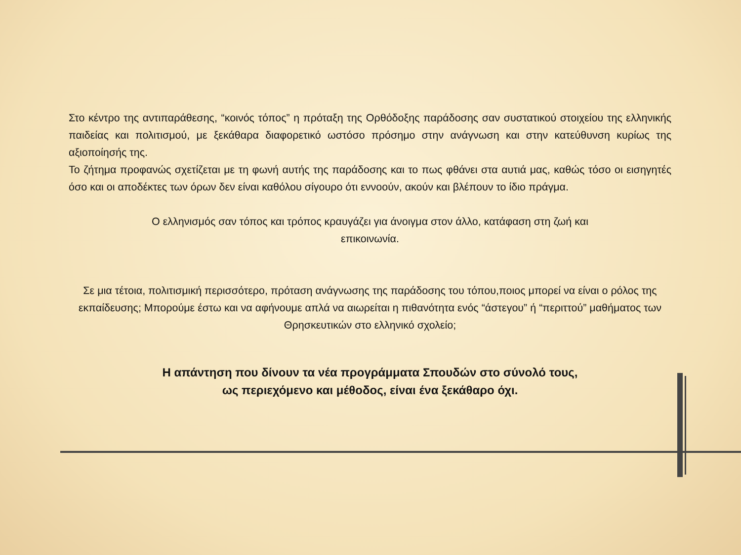Στο κέντρο της αντιπαράθεσης, “κοινός τόπος” η πρόταξη της Ορθόδοξης παράδοσης σαν συστατικού στοιχείου της ελληνικής παιδείας και πολιτισμού, με ξεκάθαρα διαφορετικό ωστόσο πρόσημο στην ανάγνωση και στην κατεύθυνση κυρίως της αξιοποίησής της.
Το ζήτημα προφανώς σχετίζεται με τη φωνή αυτής της παράδοσης και το πως φθάνει στα αυτιά μας, καθώς τόσο οι εισηγητές όσο και οι αποδέκτες των όρων δεν είναι καθόλου σίγουρο ότι εννοούν, ακούν και βλέπουν το ίδιο πράγμα.
Ο ελληνισμός σαν τόπος και τρόπος κραυγάζει για άνοιγμα στον άλλο, κατάφαση στη ζωή και
επικοινωνία.
Σε μια τέτοια, πολιτισμική περισσότερο, πρόταση ανάγνωσης της παράδοσης του τόπου,ποιος μπορεί να είναι ο ρόλος της εκπαίδευσης; Μπορούμε έστω και να αφήνουμε απλά να αιωρείται η πιθανότητα ενός “άστεγου” ή “περιττού” μαθήματος των Θρησκευτικών στο ελληνικό σχολείο;
Η απάντηση που δίνουν τα νέα προγράμματα Σπουδών στο σύνολό τους,
ως περιεχόμενο και μέθοδος, είναι ένα ξεκάθαρο όχι.